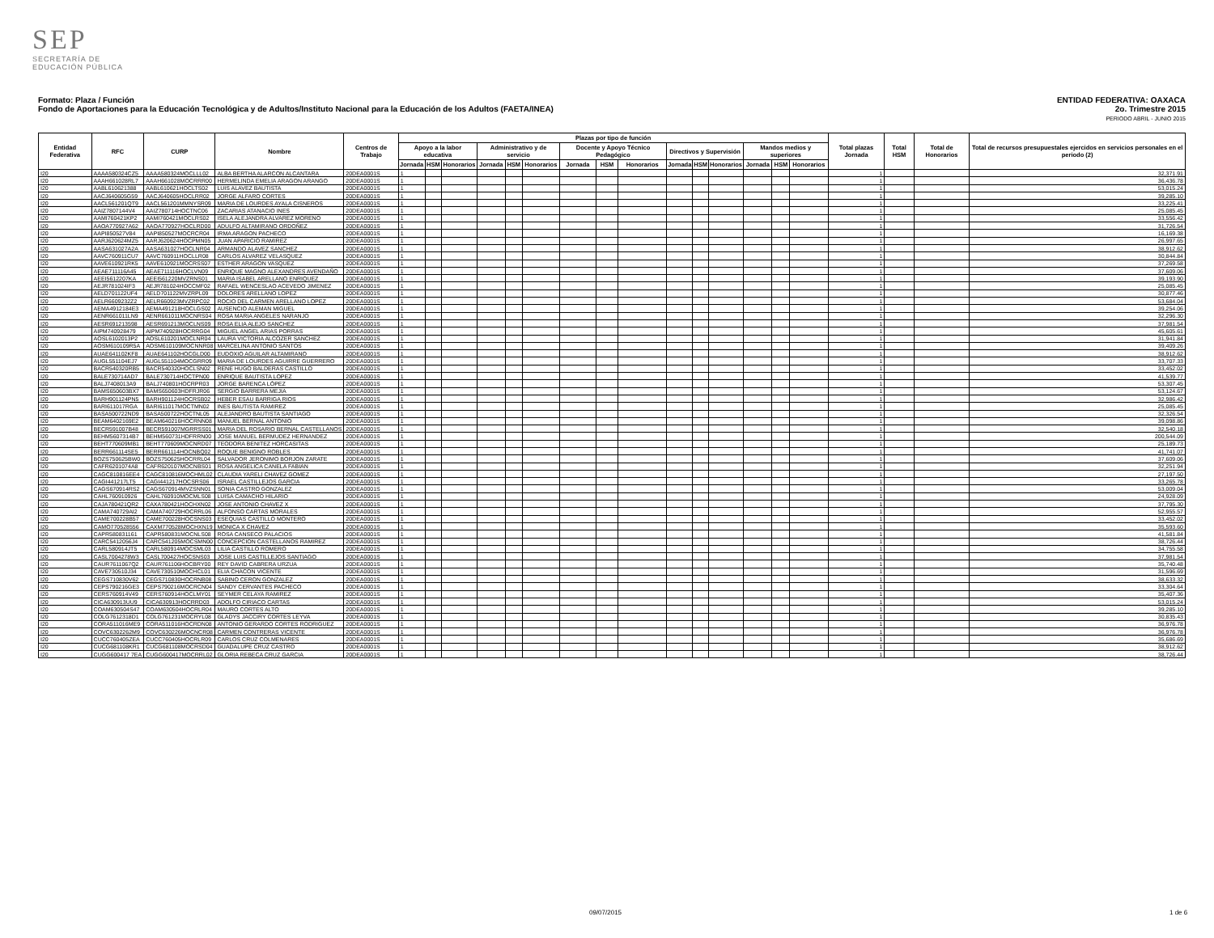SEP
SECRETARÍA DE
EDUCACIÓN PÚBLICA
ENTIDAD FEDERATIVA: OAXACA
2o. Trimestre 2015
PERIODO ABRIL - JUNIO 2015
Formato: Plaza / Función
Fondo de Aportaciones para la Educación Tecnológica y de Adultos/Instituto Nacional para la Educación de los Adultos (FAETA/INEA)
| Entidad Federativa | RFC | CURP | Nombre | Centros de Trabajo | Plazas por tipo de función | | | | | | | | | | | | | | | Total plazas Jornada | Total HSM | Total de Honorarios | Total de recursos presupuestales ejercidos en servicios personales en el periodo (2) |
| --- | --- | --- | --- | --- | --- | --- | --- | --- | --- | --- | --- | --- | --- | --- | --- | --- | --- | --- | --- | --- | --- | --- | --- |
| | | | | | Apoyo a la labor educativa | | | Administrativo y de servicio | | | Docente y Apoyo Técnico Pedagógico | | | Directivos y Supervisión | | | Mandos medios y superiores | | | | | | |
| | | | | | Jornada | HSM | Honorarios | Jornada | HSM | Honorarios | Jornada | HSM | Honorarios | Jornada | HSM | Honorarios | Jornada | HSM | Honorarios | | | | |
| I20 | AAAA580324CZ5 | AAAA580324MOCLLL02 | ALBA BERTHA ALARCON ALCANTARA | 20DEA0001S | 1 | | | | | | | | | | | | | | | 1 | | | 32,371.91 |
| I20 | AAAH661028RL7 | AAAH661028MOCRRR00 | HERMELINDA EMELIA ARAGON ARANGO | 20DEA0001S | 1 | | | | | | | | | | | | | | | 1 | | | 36,436.78 |
| I20 | AABL610621388 | AABL610621HOCLTS02 | LUIS ALAVEZ BAUTISTA | 20DEA0001S | 1 | | | | | | | | | | | | | | | 1 | | | 53,015.24 |
| I20 | AACJ640605G59 | AACJ640605HOCLRR02 | JORGE ALFARO CORTES | 20DEA0001S | 1 | | | | | | | | | | | | | | | 1 | | | 39,285.10 |
| I20 | AACL561201QT9 | AACL561201MMNYSR09 | MARIA DE LOURDES AYALA CISNEROS | 20DEA0001S | 1 | | | | | | | | | | | | | | | 1 | | | 33,225.41 |
| I20 | AAIZ7807144V4 | AAIZ780714HOCTNC06 | ZACARIAS ATANACIO INES | 20DEA0001S | 1 | | | | | | | | | | | | | | | 1 | | | 25,085.45 |
| I20 | AAMI760421KP2 | AAMI760421MOCLRS02 | ISELA ALEJANDRA ALVAREZ MORENO | 20DEA0001S | 1 | | | | | | | | | | | | | | | 1 | | | 33,556.42 |
| I20 | AAOA770927A62 | AAOA770927HOCLRD00 | ADULFO ALTAMIRANO ORDOÑEZ | 20DEA0001S | 1 | | | | | | | | | | | | | | | 1 | | | 31,726.54 |
| I20 | AAPI850527V84 | AAPI850527MOCRCR04 | IRMA ARAGON PACHECO | 20DEA0001S | 1 | | | | | | | | | | | | | | | 1 | | | 16,169.38 |
| I20 | AARJ620624MZ5 | AARJ620624HOCPMN05 | JUAN APARICIO RAMIREZ | 20DEA0001S | 1 | | | | | | | | | | | | | | | 1 | | | 26,997.65 |
| I20 | AASA631027A2A | AASA631027HOCLNR04 | ARMANDO ALAVEZ SANCHEZ | 20DEA0001S | 1 | | | | | | | | | | | | | | | 1 | | | 38,912.62 |
| I20 | AAVC760911CU7 | AAVC760911HOCLLR08 | CARLOS ALVAREZ VELASQUEZ | 20DEA0001S | 1 | | | | | | | | | | | | | | | 1 | | | 30,844.84 |
| I20 | AAVE610921RK5 | AAVE610921MOCRSS07 | ESTHER ARAGON VASQUEZ | 20DEA0001S | 1 | | | | | | | | | | | | | | | 1 | | | 37,269.58 |
| I20 | AEAE711116A45 | AEAE711116HOCLVN09 | ENRIQUE MAGNO ALEXANDRES AVENDAÑO | 20DEA0001S | 1 | | | | | | | | | | | | | | | 1 | | | 37,609.06 |
| I20 | AEEI5612207KA | AEEI561220MVZRNS01 | MARIA ISABEL ARELLANO ENRIQUEZ | 20DEA0001S | 1 | | | | | | | | | | | | | | | 1 | | | 39,193.90 |
| I20 | AEJR781024IF3 | AEJR781024HOCCMF02 | RAFAEL WENCESLAO ACEVEDO JIMENEZ | 20DEA0001S | 1 | | | | | | | | | | | | | | | 1 | | | 25,085.45 |
| I20 | AELD701122UF4 | AELD701122MVZRPL09 | DOLORES ARELLANO LOPEZ | 20DEA0001S | 1 | | | | | | | | | | | | | | | 1 | | | 30,877.46 |
| I20 | AELR6609232Z2 | AELR660923MVZRPC02 | ROCIO DEL CARMEN ARELLANO LOPEZ | 20DEA0001S | 1 | | | | | | | | | | | | | | | 1 | | | 53,684.04 |
| I20 | AEMA4912184E3 | AEMA491218HOCLGS02 | AUSENCIO ALEMAN MIGUEL | 20DEA0001S | 1 | | | | | | | | | | | | | | | 1 | | | 39,254.06 |
| I20 | AENR661011LN9 | AENR661011MOCNRS04 | ROSA MARIA ANGELES NARANJO | 20DEA0001S | 1 | | | | | | | | | | | | | | | 1 | | | 32,296.30 |
| I20 | AESR691213598 | AESR691213MOCLNS09 | ROSA ELIA ALEJO SANCHEZ | 20DEA0001S | 1 | | | | | | | | | | | | | | | 1 | | | 37,981.54 |
| I20 | AIPM740928479 | AIPM740928HOCRRG04 | MIGUEL ANGEL ARIAS PORRAS | 20DEA0001S | 1 | | | | | | | | | | | | | | | 1 | | | 45,605.61 |
| I20 | AOSL6102013P2 | AOSL610201MOCLNR04 | LAURA VICTORIA ALCOZER SANCHEZ | 20DEA0001S | 1 | | | | | | | | | | | | | | | 1 | | | 31,941.84 |
| I20 | AOSM610109R5A | AOSM610109MOCNNR08 | MARCELINA ANTONIO SANTOS | 20DEA0001S | 1 | | | | | | | | | | | | | | | 1 | | | 39,409.26 |
| I20 | AUAE641102KF8 | AUAE641102HOCGLD00 | EUDOXIO AGUILAR ALTAMIRANO | 20DEA0001S | 1 | | | | | | | | | | | | | | | 1 | | | 38,912.62 |
| I20 | AUGL551104EJ7 | AUGL551104MOCGRR09 | MARIA DE LOURDES AGUIRRE GUERRERO | 20DEA0001S | 1 | | | | | | | | | | | | | | | 1 | | | 33,707.33 |
| I20 | BACR540320RB5 | BACR540320HOCLSN02 | RENE HUGO BALDERAS CASTILLO | 20DEA0001S | 1 | | | | | | | | | | | | | | | 1 | | | 33,452.02 |
| I20 | BALE730714AD7 | BALE730714HOCTPN00 | ENRIQUE BAUTISTA LOPEZ | 20DEA0001S | 1 | | | | | | | | | | | | | | | 1 | | | 41,539.77 |
| I20 | BALJ7408013A9 | BALJ740801HOCRPR03 | JORGE BARENCA LÓPEZ | 20DEA0001S | 1 | | | | | | | | | | | | | | | 1 | | | 53,307.45 |
| I20 | BAMS650603BX7 | BAMS650603HDFRJR06 | SERGIO BARRERA MEJIA | 20DEA0001S | 1 | | | | | | | | | | | | | | | 1 | | | 53,124.67 |
| I20 | BARH901124PN5 | BARH901124HOCRSB02 | HEBER ESAU BARRIGA RIOS | 20DEA0001S | 1 | | | | | | | | | | | | | | | 1 | | | 32,986.42 |
| I20 | BARI611017RGA | BARI611017MOCTMN02 | INES BAUTISTA RAMIREZ | 20DEA0001S | 1 | | | | | | | | | | | | | | | 1 | | | 25,085.45 |
| I20 | BASA500722ND9 | BASA500722HOCTNL05 | ALEJANDRO BAUTISTA SANTIAGO | 20DEA0001S | 1 | | | | | | | | | | | | | | | 1 | | | 32,326.54 |
| I20 | BEAM6402169E2 | BEAM640216HOCRNN08 | MANUEL BERNAL ANTONIO | 20DEA0001S | 1 | | | | | | | | | | | | | | | 1 | | | 39,098.86 |
| I20 | BECR591007B48 | BECR591007MGRRSS01 | MARIA DEL ROSARIO BERNAL CASTELLANOS | 20DEA0001S | 1 | | | | | | | | | | | | | | | 1 | | | 32,540.18 |
| I20 | BEHM5607314B7 | BEHM560731HDFRRN00 | JOSE MANUEL BERMUDEZ HERNANDEZ | 20DEA0001S | 1 | | | | | | | | | | | | | | | 1 | | | 200,544.09 |
| I20 | BEHT770609MB1 | BEHT770609MOCNRD07 | TEODORA BENITEZ HORCASITAS | 20DEA0001S | 1 | | | | | | | | | | | | | | | 1 | | | 25,189.73 |
| I20 | BERR661114SE5 | BERR661114HOCNBQ02 | ROQUE BENIGNO ROBLES | 20DEA0001S | 1 | | | | | | | | | | | | | | | 1 | | | 41,741.07 |
| I20 | BOZS750625BW0 | BOZS750625HOCRRL04 | SALVADOR JERONIMO BORJON ZARATE | 20DEA0001S | 1 | | | | | | | | | | | | | | | 1 | | | 37,609.06 |
| I20 | CAFR6201074A8 | CAFR620107MOCNBS01 | ROSA ANGELICA CANELA FABIAN | 20DEA0001S | 1 | | | | | | | | | | | | | | | 1 | | | 32,251.94 |
| I20 | CAGC810816EE4 | CAGC810816MOCHML02 | CLAUDIA YARELI CHAVEZ GOMEZ | 20DEA0001S | 1 | | | | | | | | | | | | | | | 1 | | | 27,197.50 |
| I20 | CAGI441217LT5 | CAGI441217HOCSRS06 | ISRAEL CASTILLEJOS GARCIA | 20DEA0001S | 1 | | | | | | | | | | | | | | | 1 | | | 33,265.78 |
| I20 | CAGS670914RS2 | CAGS670914MVZSNN01 | SONIA CASTRO GONZALEZ | 20DEA0001S | 1 | | | | | | | | | | | | | | | 1 | | | 53,009.04 |
| I20 | CAHL760910926 | CAHL760910MOCMLS08 | LUISA CAMACHO HILARIO | 20DEA0001S | 1 | | | | | | | | | | | | | | | 1 | | | 24,928.09 |
| I20 | CAJA780421QR2 | CAXA780421HOCHXN02 | JOSE ANTONIO CHAVEZ X | 20DEA0001S | 1 | | | | | | | | | | | | | | | 1 | | | 37,795.30 |
| I20 | CAMA740729AI2 | CAMA740729HOCRRL06 | ALFONSO CARTAS MORALES | 20DEA0001S | 1 | | | | | | | | | | | | | | | 1 | | | 52,955.57 |
| I20 | CAME700228B57 | CAME700228HOCSNS03 | ESEQUIAS CASTILLO MONTERO | 20DEA0001S | 1 | | | | | | | | | | | | | | | 1 | | | 33,452.02 |
| I20 | CAMO770528556 | CAXM770528MOCHXN19 | MONICA X CHAVEZ | 20DEA0001S | 1 | | | | | | | | | | | | | | | 1 | | | 35,593.60 |
| I20 | CAPR580831161 | CAPR580831MOCNLS08 | ROSA CANSECO PALACIOS | 20DEA0001S | 1 | | | | | | | | | | | | | | | 1 | | | 41,581.84 |
| I20 | CARC5412056J4 | CARC541205MOCSMN00 | CONCEPCION CASTELLANOS RAMIREZ | 20DEA0001S | 1 | | | | | | | | | | | | | | | 1 | | | 38,726.44 |
| I20 | CARL580914JT5 | CARL580914MOCSML03 | LILIA CASTILLO ROMERO | 20DEA0001S | 1 | | | | | | | | | | | | | | | 1 | | | 34,755.58 |
| I20 | CASL7004278W3 | CASL700427HOCSNS03 | JOSE LUIS CASTILLEJOS SANTIAGO | 20DEA0001S | 1 | | | | | | | | | | | | | | | 1 | | | 37,981.54 |
| I20 | CAUR7611067Q2 | CAUR761106HOCBRY00 | REY DAVID CABRERA URZUA | 20DEA0001S | 1 | | | | | | | | | | | | | | | 1 | | | 35,740.48 |
| I20 | CAVE730510J34 | CAVE730510MOCHCL01 | ELIA CHACON VICENTE | 20DEA0001S | 1 | | | | | | | | | | | | | | | 1 | | | 31,596.69 |
| I20 | CEGS710830V62 | CEGS710830HOCRNB08 | SABINO CERON GONZALEZ | 20DEA0001S | 1 | | | | | | | | | | | | | | | 1 | | | 38,633.32 |
| I20 | CEPS790216GE3 | CEPS790216MOCRCN04 | SANDY CERVANTES PACHECO | 20DEA0001S | 1 | | | | | | | | | | | | | | | 1 | | | 33,304.64 |
| I20 | CERS760914V49 | CERS760914HOCLMY01 | SEYMER CELAYA RAMIREZ | 20DEA0001S | 1 | | | | | | | | | | | | | | | 1 | | | 35,407.36 |
| I20 | CICA630913UU9 | CICA630913HOCRRD03 | ADOLFO CIRIACO CARTAS | 20DEA0001S | 1 | | | | | | | | | | | | | | | 1 | | | 53,015.24 |
| I20 | COAM630504S47 | COAM630504HOCRLR04 | MAURO CORTES ALTO | 20DEA0001S | 1 | | | | | | | | | | | | | | | 1 | | | 39,285.10 |
| I20 | COLG7612318D1 | COLG761231MOCRYL08 | GLADYS JACCIRY CORTES LEYVA | 20DEA0001S | 1 | | | | | | | | | | | | | | | 1 | | | 30,835.43 |
| I20 | CORA511016ME9 | CORA511016HOCRDN08 | ANTONIO GERARDO CORTES RODRIGUEZ | 20DEA0001S | 1 | | | | | | | | | | | | | | | 1 | | | 36,976.78 |
| I20 | COVC6302262M9 | COVC630226MOCNCR08 | CARMEN CONTRERAS VICENTE | 20DEA0001S | 1 | | | | | | | | | | | | | | | 1 | | | 36,976.78 |
| I20 | CUCC760405ZEA | CUCC760405HOCRLR09 | CARLOS CRUZ COLMENARES | 20DEA0001S | 1 | | | | | | | | | | | | | | | 1 | | | 35,686.69 |
| I20 | CUCG681108KR1 | CUCG681108MOCRSD04 | GUADALUPE CRUZ CASTRO | 20DEA0001S | 1 | | | | | | | | | | | | | | | 1 | | | 38,912.62 |
| I20 | CUGG600417 7EA | CUGG600417MOCRRL02 | GLORIA REBECA CRUZ GARCIA | 20DEA0001S | 1 | | | | | | | | | | | | | | | 1 | | | 38,726.44 |
09/07/2015 1 de 6